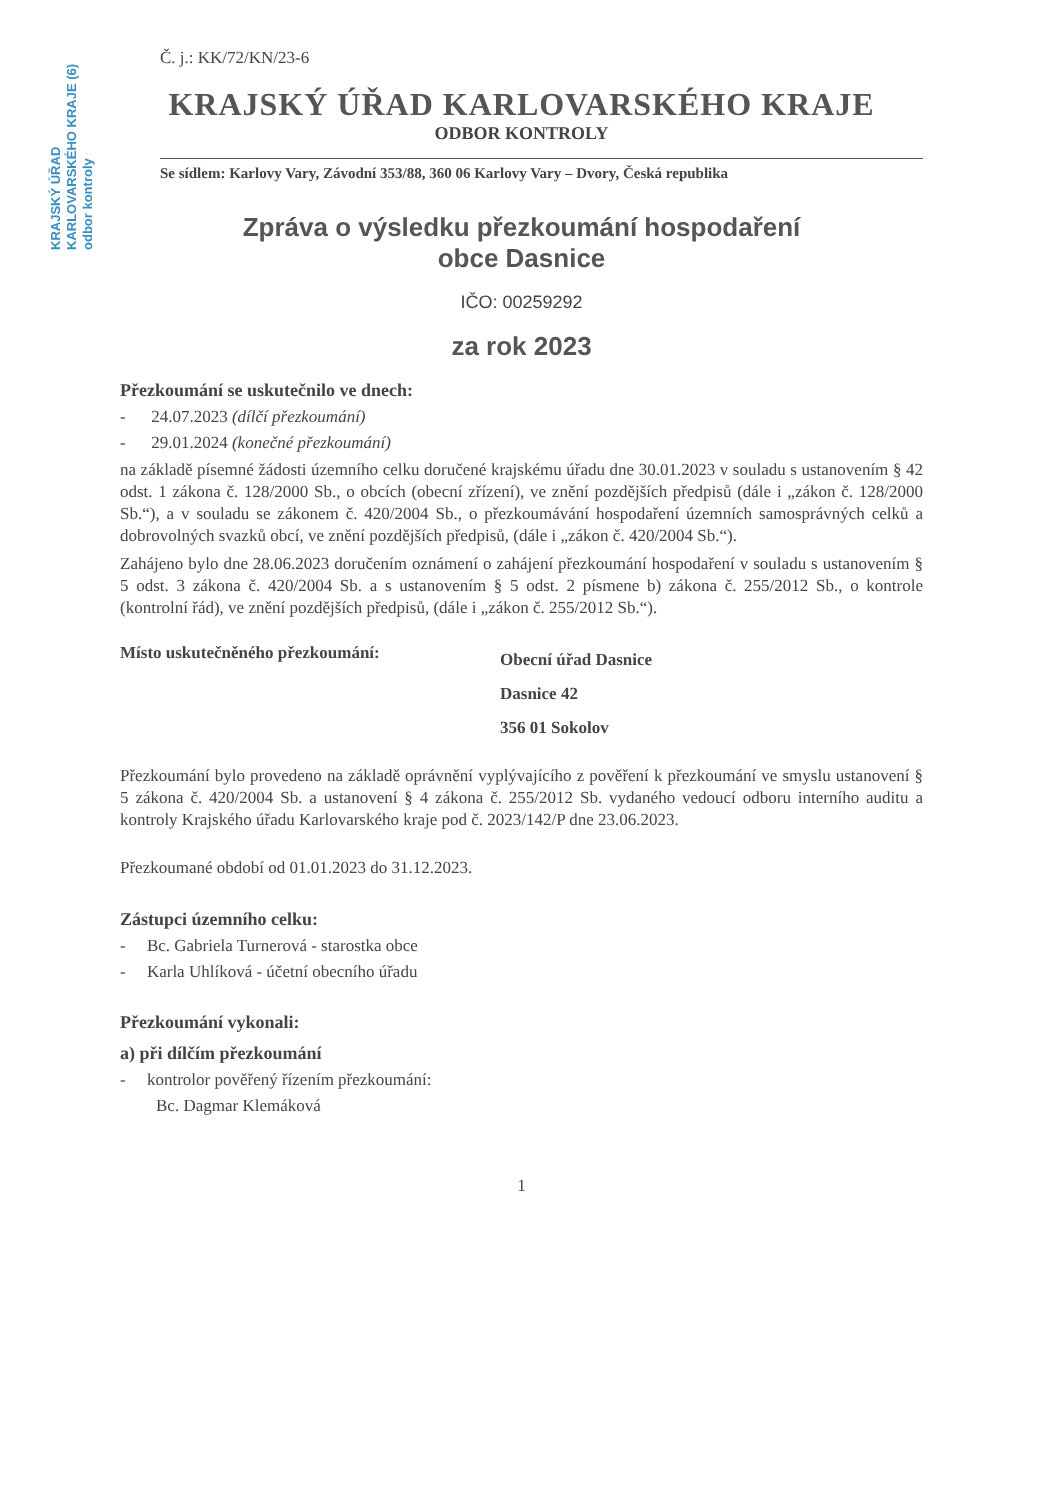KRAJSKÝ ÚŘAD KARLOVARSKÉHO KRAJE (6) odbor kontroly
Č. j.: KK/72/KN/23-6
KRAJSKÝ ÚŘAD KARLOVARSKÉHO KRAJE
ODBOR KONTROLY
Se sídlem: Karlovy Vary, Závodní 353/88, 360 06 Karlovy Vary – Dvory, Česká republika
Zpráva o výsledku přezkoumání hospodaření
obce Dasnice
IČO: 00259292
za rok 2023
Přezkoumání se uskutečnilo ve dnech:
- 24.07.2023 (dílčí přezkoumání)
- 29.01.2024 (konečné přezkoumání)
na základě písemné žádosti územního celku doručené krajskému úřadu dne 30.01.2023 v souladu s ustanovením § 42 odst. 1 zákona č. 128/2000 Sb., o obcích (obecní zřízení), ve znění pozdějších předpisů (dále i „zákon č. 128/2000 Sb.“), a v souladu se zákonem č. 420/2004 Sb., o přezkoumávání hospodaření územních samosprávných celků a dobrovolných svazků obcí, ve znění pozdějších předpisů, (dále i „zákon č. 420/2004 Sb.“).
Zahájeno bylo dne 28.06.2023 doručením oznámení o zahájení přezkoumání hospodaření v souladu s ustanovením § 5 odst. 3 zákona č. 420/2004 Sb. a s ustanovením § 5 odst. 2 písmene b) zákona č. 255/2012 Sb., o kontrole (kontrolní řád), ve znění pozdějších předpisů, (dále i „zákon č. 255/2012 Sb.“).
Místo uskutečněného přezkoumání:
Obecní úřad Dasnice
Dasnice 42
356 01 Sokolov
Přezkoumání bylo provedeno na základě oprávnění vyplývajícího z pověření k přezkoumání ve smyslu ustanovení § 5 zákona č. 420/2004 Sb. a ustanovení § 4 zákona č. 255/2012 Sb. vydaného vedoucí odboru interního auditu a kontroly Krajského úřadu Karlovarského kraje pod č. 2023/142/P dne 23.06.2023.
Přezkoumané období od 01.01.2023 do 31.12.2023.
Zástupci územního celku:
- Bc. Gabriela Turnerová - starostka obce
- Karla Uhlíková - účetní obecního úřadu
Přezkoumání vykonali:
a) při dílčím přezkoumání
- kontrolor pověřený řízením přezkoumání:
Bc. Dagmar Klemáková
1